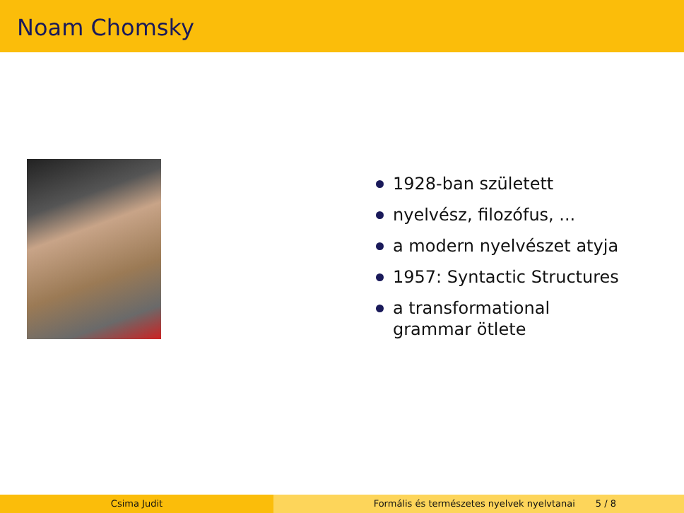Noam Chomsky
1928-ban született
nyelvész, filozófus, ...
a modern nyelvészet atyja
1957: Syntactic Structures
a transformational grammar ötlete
Csima Judit Formális és természetes nyelvek nyelvtanai 5 / 8